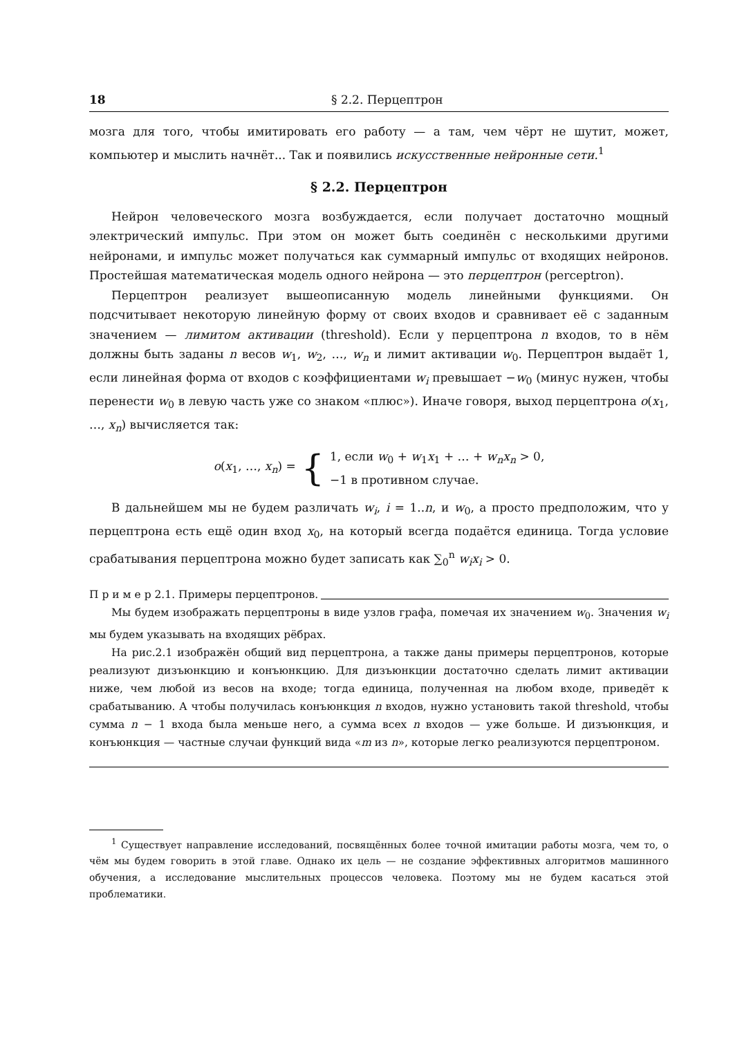18 § 2.2. Перцептрон
мозга для того, чтобы имитировать его работу — а там, чем чёрт не шутит, может, компьютер и мыслить начнёт... Так и появились искусственные нейронные сети.<sup>1</sup>
§ 2.2. Перцептрон
Нейрон человеческого мозга возбуждается, если получает достаточно мощный электрический импульс. При этом он может быть соединён с несколькими другими нейронами, и импульс может получаться как суммарный импульс от входящих нейронов. Простейшая математическая модель одного нейрона — это перцептрон (perceptron).
Перцептрон реализует вышеописанную модель линейными функциями. Он подсчитывает некоторую линейную форму от своих входов и сравнивает её с заданным значением — лимитом активации (threshold). Если у перцептрона n входов, то в нём должны быть заданы n весов w<sub>1</sub>, w<sub>2</sub>, …, w<sub>n</sub> и лимит активации w<sub>0</sub>. Перцептрон выдаёт 1, если линейная форма от входов с коэффициентами w<sub>i</sub> превышает −w<sub>0</sub> (минус нужен, чтобы перенести w<sub>0</sub> в левую часть уже со знаком «плюс»). Иначе говоря, выход перцептрона o(x<sub>1</sub>, …, x<sub>n</sub>) вычисляется так:
o(x<sub>1</sub>, …, x<sub>n</sub>) = {
1, если w<sub>0</sub> + w<sub>1</sub>x<sub>1</sub> + … + w<sub>n</sub>x<sub>n</sub> > 0,
−1 в противном случае.
В дальнейшем мы не будем различать w<sub>i</sub>, i = 1..n, и w<sub>0</sub>, а просто предположим, что у перцептрона есть ещё один вход x<sub>0</sub>, на который всегда подаётся единица. Тогда условие срабатывания перцептрона можно будет записать как ∑<sub>0</sub><sup>n</sup> w<sub>i</sub>x<sub>i</sub> > 0.
П р и м е р 2.1. Примеры перцептронов.
Мы будем изображать перцептроны в виде узлов графа, помечая их значением w<sub>0</sub>. Значения w<sub>i</sub> мы будем указывать на входящих рёбрах.
На рис.2.1 изображён общий вид перцептрона, а также даны примеры перцептронов, которые реализуют дизъюнкцию и конъюнкцию. Для дизъюнкции достаточно сделать лимит активации ниже, чем любой из весов на входе; тогда единица, полученная на любом входе, приведёт к срабатыванию. А чтобы получилась конъюнкция n входов, нужно установить такой threshold, чтобы сумма n − 1 входа была меньше него, а сумма всех n входов — уже больше. И дизъюнкция, и конъюнкция — частные случаи функций вида «m из n», которые легко реализуются перцептроном.
<sup>1</sup> Существует направление исследований, посвящённых более точной имитации работы мозга, чем то, о чём мы будем говорить в этой главе. Однако их цель — не создание эффективных алгоритмов машинного обучения, а исследование мыслительных процессов человека. Поэтому мы не будем касаться этой проблематики.